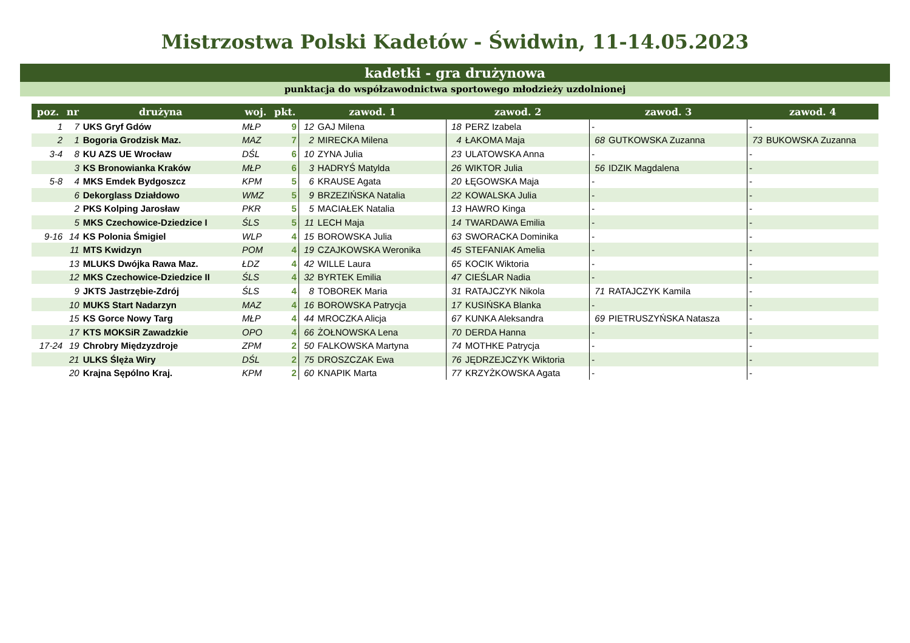Mistrzostwa Polski Kadetów - Świdwin, 11-14.05.2023
kadetki - gra drużynowa
punktacja do współzawodnictwa sportowego młodzieży uzdolnionej
| poz. | nr | drużyna | woj. | pkt. | zawod. 1 | | zawod. 2 | | zawod. 3 | | zawod. 4 | |
| --- | --- | --- | --- | --- | --- | --- | --- | --- | --- | --- | --- | --- |
| 1 | 7 | UKS Gryf Gdów | MŁP | 9 | 12 | GAJ Milena | 18 | PERZ Izabela | - | | - | |
| 2 | 1 | Bogoria Grodzisk Maz. | MAZ | 7 | 2 | MIRECKA Milena | 4 | ŁAKOMA Maja | 68 | GUTKOWSKA Zuzanna | 73 | BUKOWSKA Zuzanna |
| 3-4 | 8 | KU AZS UE Wrocław | DŚL | 6 | 10 | ZYNA Julia | 23 | ULATOWSKA Anna | - | | - | |
| | 3 | KS Bronowianka Kraków | MŁP | 6 | 3 | HADRYŚ Matylda | 26 | WIKTOR Julia | 56 | IDZIK Magdalena | - | |
| 5-8 | 4 | MKS Emdek Bydgoszcz | KPM | 5 | 6 | KRAUSE Agata | 20 | ŁĘGOWSKA Maja | - | | - | |
| | 6 | Dekorglass Działdowo | WMZ | 5 | 9 | BRZEZIŃSKA Natalia | 22 | KOWALSKA Julia | - | | - | |
| | 2 | PKS Kolping Jarosław | PKR | 5 | 5 | MACIAŁEK Natalia | 13 | HAWRO Kinga | - | | - | |
| | 5 | MKS Czechowice-Dziedzice I | ŚLS | 5 | 11 | LECH Maja | 14 | TWARDAWA Emilia | - | | - | |
| 9-16 | 14 | KS Polonia Śmigiel | WLP | 4 | 15 | BOROWSKA Julia | 63 | SWORACKA Dominika | - | | - | |
| | 11 | MTS Kwidzyn | POM | 4 | 19 | CZAJKOWSKA Weronika | 45 | STEFANIAK Amelia | - | | - | |
| | 13 | MLUKS Dwójka Rawa Maz. | ŁDZ | 4 | 42 | WILLE Laura | 65 | KOCIK Wiktoria | - | | - | |
| | 12 | MKS Czechowice-Dziedzice II | ŚLS | 4 | 32 | BYRTEK Emilia | 47 | CIEŚLAR Nadia | - | | - | |
| | 9 | JKTS Jastrzębie-Zdrój | ŚLS | 4 | 8 | TOBOREK Maria | 31 | RATAJCZYK Nikola | 71 | RATAJCZYK Kamila | - | |
| | 10 | MUKS Start Nadarzyn | MAZ | 4 | 16 | BOROWSKA Patrycja | 17 | KUSIŃSKA Blanka | - | | - | |
| | 15 | KS Gorce Nowy Targ | MŁP | 4 | 44 | MROCZKA Alicja | 67 | KUNKA Aleksandra | 69 | PIETRUSZYŃSKA Natasza | - | |
| | 17 | KTS MOKSiR Zawadzkie | OPO | 4 | 66 | ŻOŁNOWSKA Lena | 70 | DERDA Hanna | - | | - | |
| 17-24 | 19 | Chrobry Międzyzdroje | ZPM | 2 | 50 | FALKOWSKA Martyna | 74 | MOTHKE Patrycja | - | | - | |
| | 21 | ULKS Ślęża Wiry | DŚL | 2 | 75 | DROSZCZAK Ewa | 76 | JĘDRZEJCZYK Wiktoria | - | | - | |
| | 20 | Krajna Sępólno Kraj. | KPM | 2 | 60 | KNAPIK Marta | 77 | KRZYŻKOWSKA Agata | - | | - | |